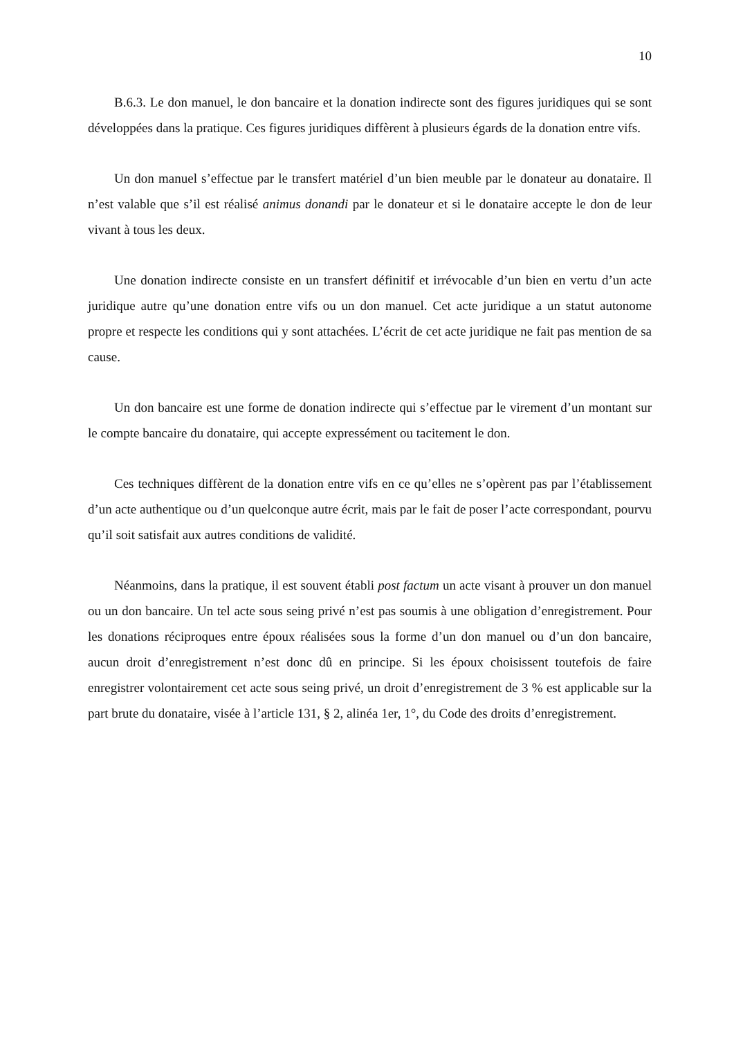10
B.6.3. Le don manuel, le don bancaire et la donation indirecte sont des figures juridiques qui se sont développées dans la pratique. Ces figures juridiques diffèrent à plusieurs égards de la donation entre vifs.
Un don manuel s’effectue par le transfert matériel d’un bien meuble par le donateur au donataire. Il n’est valable que s’il est réalisé animus donandi par le donateur et si le donataire accepte le don de leur vivant à tous les deux.
Une donation indirecte consiste en un transfert définitif et irrévocable d’un bien en vertu d’un acte juridique autre qu’une donation entre vifs ou un don manuel. Cet acte juridique a un statut autonome propre et respecte les conditions qui y sont attachées. L’écrit de cet acte juridique ne fait pas mention de sa cause.
Un don bancaire est une forme de donation indirecte qui s’effectue par le virement d’un montant sur le compte bancaire du donataire, qui accepte expressément ou tacitement le don.
Ces techniques diffèrent de la donation entre vifs en ce qu’elles ne s’opèrent pas par l’établissement d’un acte authentique ou d’un quelconque autre écrit, mais par le fait de poser l’acte correspondant, pourvu qu’il soit satisfait aux autres conditions de validité.
Néanmoins, dans la pratique, il est souvent établi post factum un acte visant à prouver un don manuel ou un don bancaire. Un tel acte sous seing privé n’est pas soumis à une obligation d’enregistrement. Pour les donations réciproques entre époux réalisées sous la forme d’un don manuel ou d’un don bancaire, aucun droit d’enregistrement n’est donc dû en principe. Si les époux choisissent toutefois de faire enregistrer volontairement cet acte sous seing privé, un droit d’enregistrement de 3 % est applicable sur la part brute du donataire, visée à l’article 131, § 2, alinéa 1er, 1°, du Code des droits d’enregistrement.